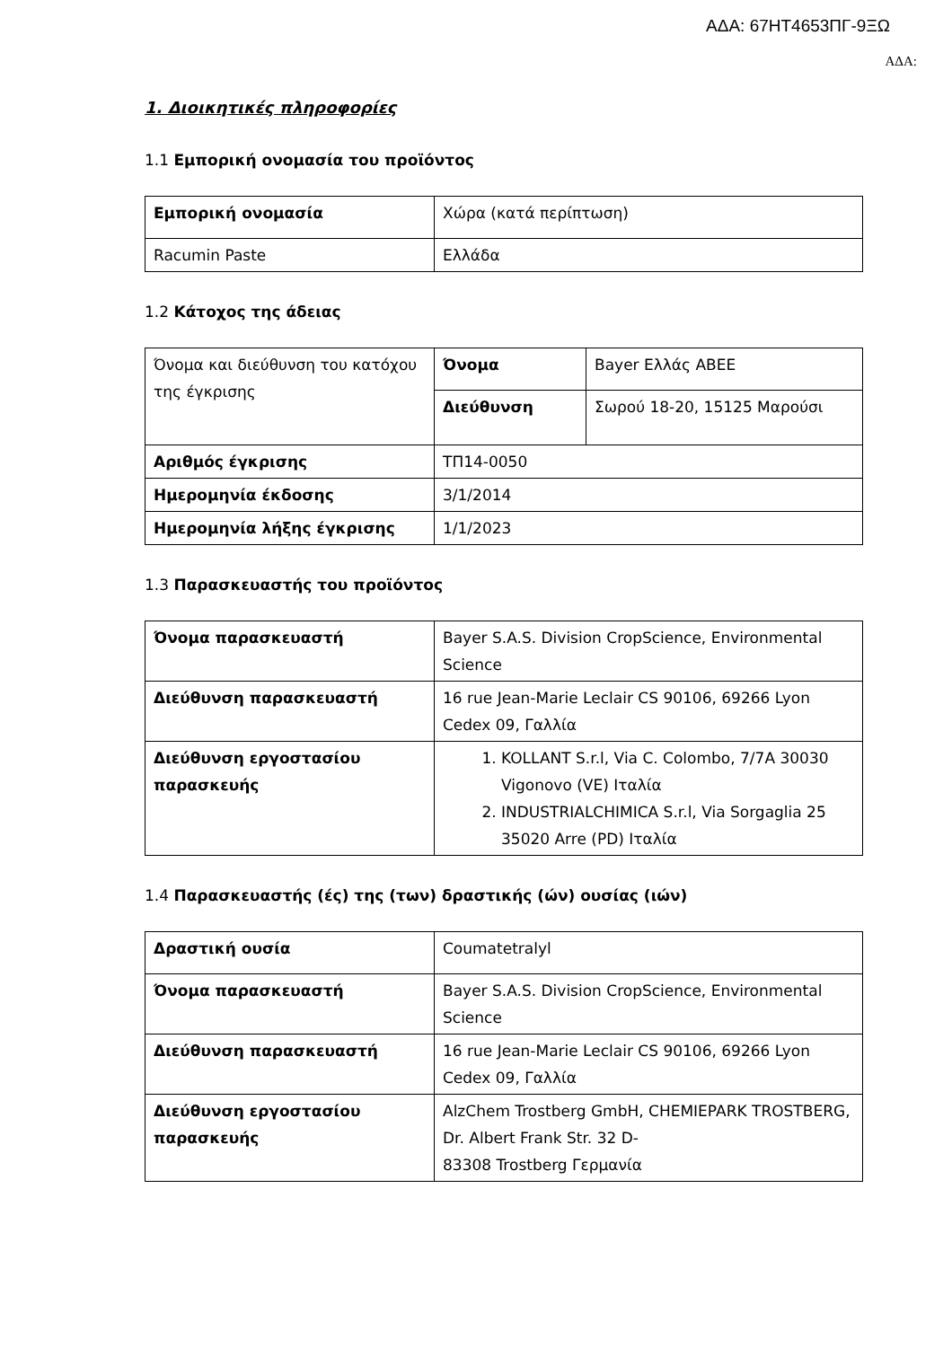ΑΔΑ: 67ΗΤ4653ΠΓ-9ΞΩ
ΑΔΑ:
1. Διοικητικές πληροφορίες
1.1 Εμπορική ονομασία του προϊόντος
| Εμπορική ονομασία | Χώρα (κατά περίπτωση) |
| Racumin Paste | Ελλάδα |
1.2 Κάτοχος της άδειας
| Όνομα και διεύθυνση του κατόχου της έγκρισης | Όνομα | Bayer Ελλάς ΑΒΕΕ |
| | Διεύθυνση | Σωρού 18-20, 15125 Μαρούσι |
| Αριθμός έγκρισης | ΤΠ14-0050 | |
| Ημερομηνία έκδοσης | 3/1/2014 | |
| Ημερομηνία λήξης έγκρισης | 1/1/2023 | |
1.3 Παρασκευαστής του προϊόντος
| Όνομα παρασκευαστή | Bayer S.A.S. Division CropScience, Environmental Science |
| Διεύθυνση παρασκευαστή | 16 rue Jean-Marie Leclair CS 90106, 69266 Lyon Cedex 09, Γαλλία |
| Διεύθυνση εργοστασίου παρασκευής | 1. KOLLANT S.r.l, Via C. Colombo, 7/7A 30030 Vigonovo (VE) Ιταλία 2. INDUSTRIALCHIMICA S.r.l, Via Sorgaglia 25 35020 Arre (PD) Ιταλία |
1.4 Παρασκευαστής (ές) της (των) δραστικής (ών) ουσίας (ιών)
| Δραστική ουσία | Coumatetralyl |
| Όνομα παρασκευαστή | Bayer S.A.S. Division CropScience, Environmental Science |
| Διεύθυνση παρασκευαστή | 16 rue Jean-Marie Leclair CS 90106, 69266 Lyon Cedex 09, Γαλλία |
| Διεύθυνση εργοστασίου παρασκευής | AlzChem Trostberg GmbH, CHEMIEPARK TROSTBERG, Dr. Albert Frank Str. 32 D- 83308 Trostberg Γερμανία |